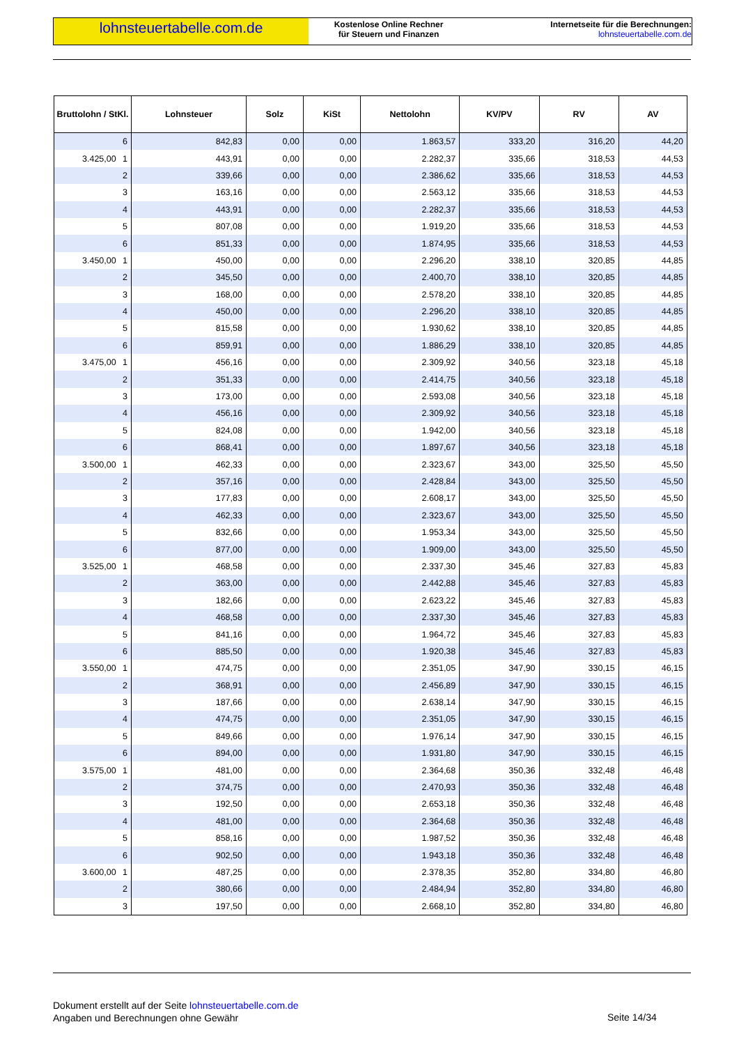lohnsteuertabelle.com.de
Kostenlose Online Rechner
für Steuern und Finanzen
Internetseite für die Berechnungen:
lohnsteuertabelle.com.de
| Bruttolohn / StKl. | Lohnsteuer | Solz | KiSt | Nettolohn | KV/PV | RV | AV |
| --- | --- | --- | --- | --- | --- | --- | --- |
| 6 | 842,83 | 0,00 | 0,00 | 1.863,57 | 333,20 | 316,20 | 44,20 |
| 3.425,00 1 | 443,91 | 0,00 | 0,00 | 2.282,37 | 335,66 | 318,53 | 44,53 |
| 2 | 339,66 | 0,00 | 0,00 | 2.386,62 | 335,66 | 318,53 | 44,53 |
| 3 | 163,16 | 0,00 | 0,00 | 2.563,12 | 335,66 | 318,53 | 44,53 |
| 4 | 443,91 | 0,00 | 0,00 | 2.282,37 | 335,66 | 318,53 | 44,53 |
| 5 | 807,08 | 0,00 | 0,00 | 1.919,20 | 335,66 | 318,53 | 44,53 |
| 6 | 851,33 | 0,00 | 0,00 | 1.874,95 | 335,66 | 318,53 | 44,53 |
| 3.450,00 1 | 450,00 | 0,00 | 0,00 | 2.296,20 | 338,10 | 320,85 | 44,85 |
| 2 | 345,50 | 0,00 | 0,00 | 2.400,70 | 338,10 | 320,85 | 44,85 |
| 3 | 168,00 | 0,00 | 0,00 | 2.578,20 | 338,10 | 320,85 | 44,85 |
| 4 | 450,00 | 0,00 | 0,00 | 2.296,20 | 338,10 | 320,85 | 44,85 |
| 5 | 815,58 | 0,00 | 0,00 | 1.930,62 | 338,10 | 320,85 | 44,85 |
| 6 | 859,91 | 0,00 | 0,00 | 1.886,29 | 338,10 | 320,85 | 44,85 |
| 3.475,00 1 | 456,16 | 0,00 | 0,00 | 2.309,92 | 340,56 | 323,18 | 45,18 |
| 2 | 351,33 | 0,00 | 0,00 | 2.414,75 | 340,56 | 323,18 | 45,18 |
| 3 | 173,00 | 0,00 | 0,00 | 2.593,08 | 340,56 | 323,18 | 45,18 |
| 4 | 456,16 | 0,00 | 0,00 | 2.309,92 | 340,56 | 323,18 | 45,18 |
| 5 | 824,08 | 0,00 | 0,00 | 1.942,00 | 340,56 | 323,18 | 45,18 |
| 6 | 868,41 | 0,00 | 0,00 | 1.897,67 | 340,56 | 323,18 | 45,18 |
| 3.500,00 1 | 462,33 | 0,00 | 0,00 | 2.323,67 | 343,00 | 325,50 | 45,50 |
| 2 | 357,16 | 0,00 | 0,00 | 2.428,84 | 343,00 | 325,50 | 45,50 |
| 3 | 177,83 | 0,00 | 0,00 | 2.608,17 | 343,00 | 325,50 | 45,50 |
| 4 | 462,33 | 0,00 | 0,00 | 2.323,67 | 343,00 | 325,50 | 45,50 |
| 5 | 832,66 | 0,00 | 0,00 | 1.953,34 | 343,00 | 325,50 | 45,50 |
| 6 | 877,00 | 0,00 | 0,00 | 1.909,00 | 343,00 | 325,50 | 45,50 |
| 3.525,00 1 | 468,58 | 0,00 | 0,00 | 2.337,30 | 345,46 | 327,83 | 45,83 |
| 2 | 363,00 | 0,00 | 0,00 | 2.442,88 | 345,46 | 327,83 | 45,83 |
| 3 | 182,66 | 0,00 | 0,00 | 2.623,22 | 345,46 | 327,83 | 45,83 |
| 4 | 468,58 | 0,00 | 0,00 | 2.337,30 | 345,46 | 327,83 | 45,83 |
| 5 | 841,16 | 0,00 | 0,00 | 1.964,72 | 345,46 | 327,83 | 45,83 |
| 6 | 885,50 | 0,00 | 0,00 | 1.920,38 | 345,46 | 327,83 | 45,83 |
| 3.550,00 1 | 474,75 | 0,00 | 0,00 | 2.351,05 | 347,90 | 330,15 | 46,15 |
| 2 | 368,91 | 0,00 | 0,00 | 2.456,89 | 347,90 | 330,15 | 46,15 |
| 3 | 187,66 | 0,00 | 0,00 | 2.638,14 | 347,90 | 330,15 | 46,15 |
| 4 | 474,75 | 0,00 | 0,00 | 2.351,05 | 347,90 | 330,15 | 46,15 |
| 5 | 849,66 | 0,00 | 0,00 | 1.976,14 | 347,90 | 330,15 | 46,15 |
| 6 | 894,00 | 0,00 | 0,00 | 1.931,80 | 347,90 | 330,15 | 46,15 |
| 3.575,00 1 | 481,00 | 0,00 | 0,00 | 2.364,68 | 350,36 | 332,48 | 46,48 |
| 2 | 374,75 | 0,00 | 0,00 | 2.470,93 | 350,36 | 332,48 | 46,48 |
| 3 | 192,50 | 0,00 | 0,00 | 2.653,18 | 350,36 | 332,48 | 46,48 |
| 4 | 481,00 | 0,00 | 0,00 | 2.364,68 | 350,36 | 332,48 | 46,48 |
| 5 | 858,16 | 0,00 | 0,00 | 1.987,52 | 350,36 | 332,48 | 46,48 |
| 6 | 902,50 | 0,00 | 0,00 | 1.943,18 | 350,36 | 332,48 | 46,48 |
| 3.600,00 1 | 487,25 | 0,00 | 0,00 | 2.378,35 | 352,80 | 334,80 | 46,80 |
| 2 | 380,66 | 0,00 | 0,00 | 2.484,94 | 352,80 | 334,80 | 46,80 |
| 3 | 197,50 | 0,00 | 0,00 | 2.668,10 | 352,80 | 334,80 | 46,80 |
Dokument erstellt auf der Seite lohnsteuertabelle.com.de
Angaben und Berechnungen ohne Gewähr
Seite 14/34